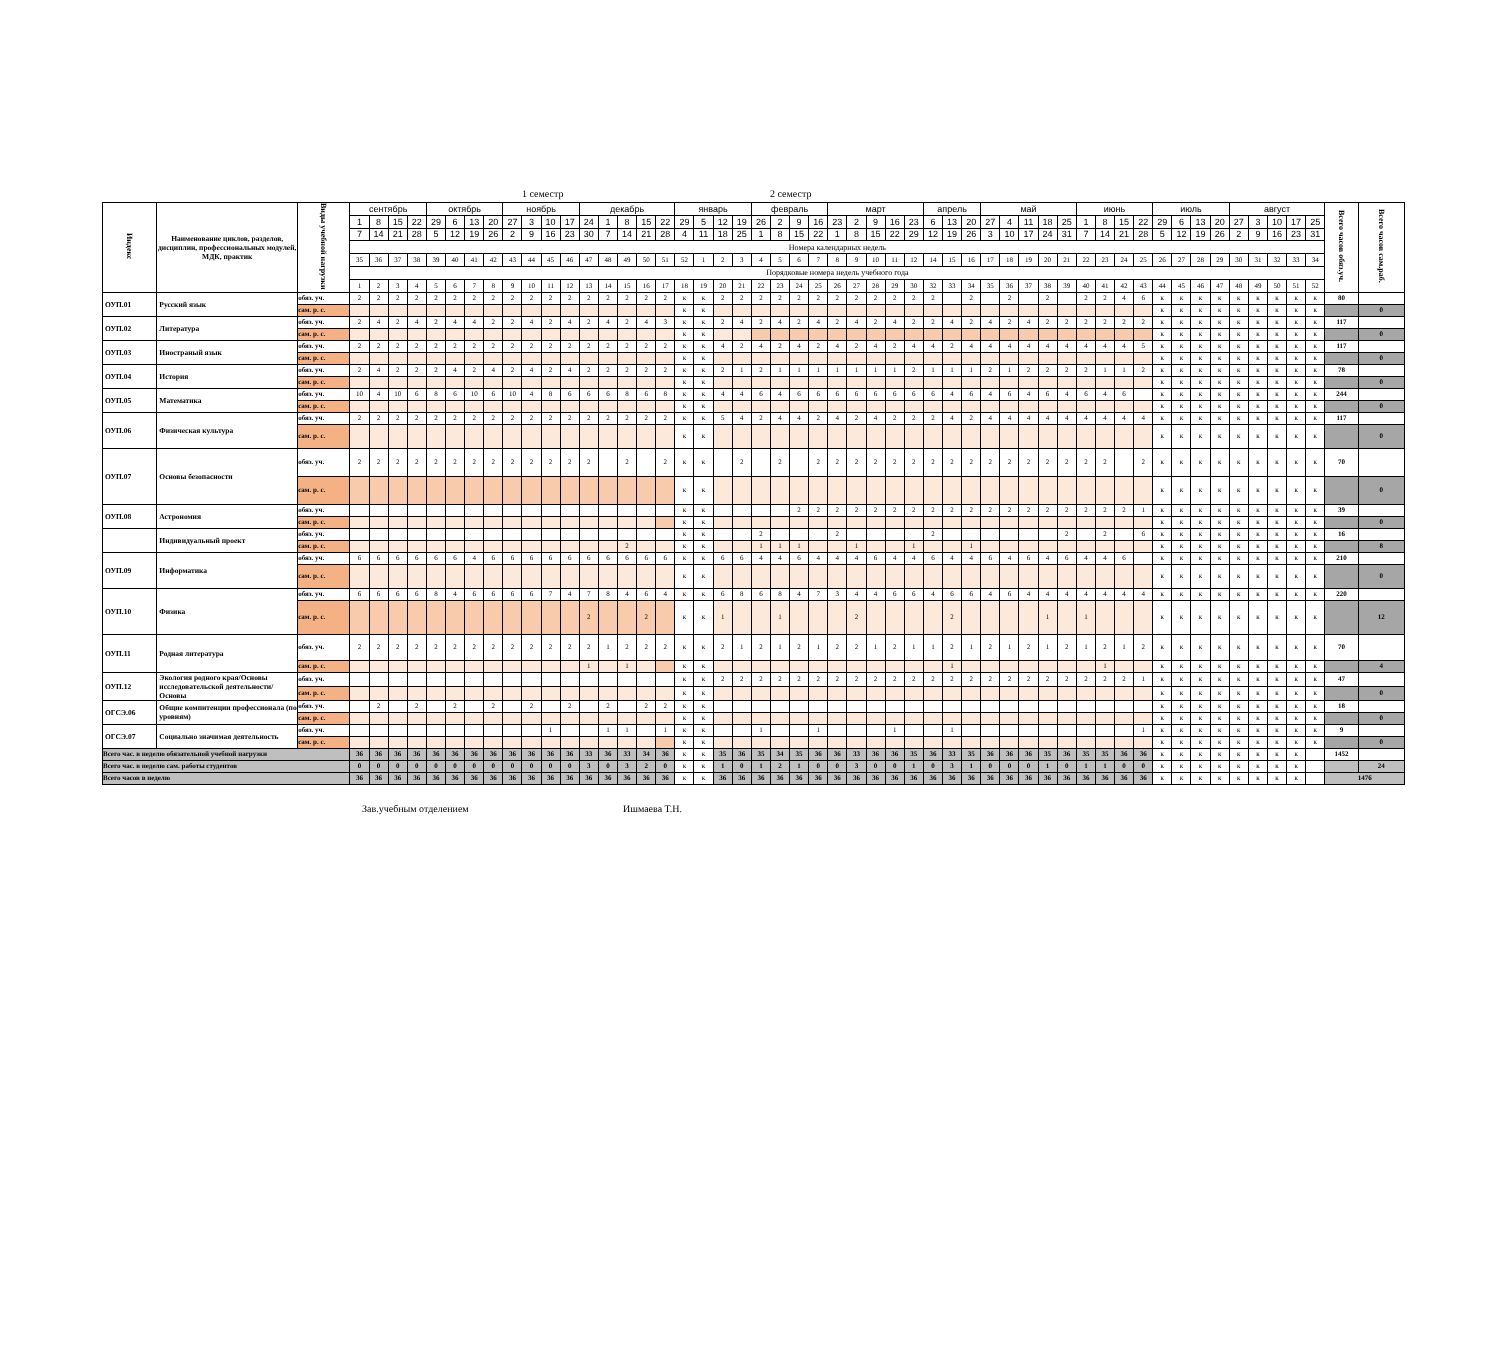1 семестр 2 семестр
| Индекс | Наименование циклов, разделов, дисциплин, профессиональных модулей, МДК, практик | Виды учебной нагрузки | сентябрь | | | | октябрь | | | | ноябрь | | | | декабрь | | | | | январь | | | | февраль | | | | март | | | | | апрель | | | май | | | | | июнь | | | | июль | | | | август | | | | | Всего часов обяз.уч. | Всего часов сам.раб. |
| --- | --- | --- | --- | --- | --- | --- | --- | --- | --- | --- | --- | --- | --- | --- | --- | --- | --- | --- | --- | --- | --- | --- | --- | --- | --- | --- | --- | --- | --- | --- | --- | --- | --- | --- | --- | --- | --- | --- | --- | --- | --- | --- | --- | --- | --- | --- | --- | --- | --- | --- | --- | --- | --- | --- | --- |
| | | | 1 | 8 | 15 | 22 | 29 | 6 | 13 | 20 | 27 | 3 | 10 | 17 | 24 | 1 | 8 | 15 | 22 | 29 | 5 | 12 | 19 | 26 | 2 | 9 | 16 | 23 | 2 | 9 | 16 | 23 | 6 | 13 | 20 | 27 | 4 | 11 | 18 | 25 | 1 | 8 | 15 | 22 | 29 | 6 | 13 | 20 | 27 | 3 | 10 | 17 | 25 | | |
| | | | 7 | 14 | 21 | 28 | 5 | 12 | 19 | 26 | 2 | 9 | 16 | 23 | 30 | 7 | 14 | 21 | 28 | 4 | 11 | 18 | 25 | 1 | 8 | 15 | 22 | 1 | 8 | 15 | 22 | 29 | 12 | 19 | 26 | 3 | 10 | 17 | 24 | 31 | 7 | 14 | 21 | 28 | 5 | 12 | 19 | 26 | 2 | 9 | 16 | 23 | 31 | | |
| | | | Номера календарных недель | | | | | | | | | | | | | | | | | | | | | | | | | | | | | | | | | | | | | | | | | | | | | | | | | | | | |
| | | | 35 | 36 | 37 | 38 | 39 | 40 | 41 | 42 | 43 | 44 | 45 | 46 | 47 | 48 | 49 | 50 | 51 | 52 | 1 | 2 | 3 | 4 | 5 | 6 | 7 | 8 | 9 | 10 | 11 | 12 | 14 | 15 | 16 | 17 | 18 | 19 | 20 | 21 | 22 | 23 | 24 | 25 | 26 | 27 | 28 | 29 | 30 | 31 | 32 | 33 | 34 | | |
| | | | Порядковые номера недель учебного года | | | | | | | | | | | | | | | | | | | | | | | | | | | | | | | | | | | | | | | | | | | | | | | | | | | | |
| | | | 1 | 2 | 3 | 4 | 5 | 6 | 7 | 8 | 9 | 10 | 11 | 12 | 13 | 14 | 15 | 16 | 17 | 18 | 19 | 20 | 21 | 22 | 23 | 24 | 25 | 26 | 27 | 28 | 29 | 30 | 32 | 33 | 34 | 35 | 36 | 37 | 38 | 39 | 40 | 41 | 42 | 43 | 44 | 45 | 46 | 47 | 48 | 49 | 50 | 51 | 52 | | |
| ОУП.01 | Русский язык | обяз. уч. | 2 | 2 | 2 | 2 | 2 | 2 | 2 | 2 | 2 | 2 | 2 | 2 | 2 | 2 | 2 | 2 | 2 | к | к | 2 | 2 | 2 | 2 | 2 | 2 | 2 | 2 | 2 | 2 | 2 | 2 | | 2 | | 2 | | 2 | | 2 | 2 | 4 | 6 | к | к | к | к | к | к | к | к | к | 80 | |
| | | сам. р. с. | | | | | | | | | | | | | | | | | | к | к | | | | | | | | | | | | | | | | | | | | | | | | к | к | к | к | к | к | к | к | к | | 0 |
| ОУП.02 | Литература | обяз. уч. | 2 | 4 | 2 | 4 | 2 | 4 | 4 | 2 | 2 | 4 | 2 | 4 | 2 | 4 | 2 | 4 | 3 | к | к | 2 | 4 | 2 | 4 | 2 | 4 | 2 | 4 | 2 | 4 | 2 | 2 | 4 | 2 | 4 | 2 | 4 | 2 | 2 | 2 | 2 | 2 | 2 | к | к | к | к | к | к | к | к | к | 117 | |
| | | сам. р. с. | | | | | | | | | | | | | | | | | | к | к | | | | | | | | | | | | | | | | | | | | | | | | к | к | к | к | к | к | к | к | к | | 0 |
| ОУП.03 | Иностраный язык | обяз. уч. | 2 | 2 | 2 | 2 | 2 | 2 | 2 | 2 | 2 | 2 | 2 | 2 | 2 | 2 | 2 | 2 | 2 | к | к | 4 | 2 | 4 | 2 | 4 | 2 | 4 | 2 | 4 | 2 | 4 | 4 | 2 | 4 | 4 | 4 | 4 | 4 | 4 | 4 | 4 | 4 | 5 | к | к | к | к | к | к | к | к | к | 117 | |
| | | сам. р. с. | | | | | | | | | | | | | | | | | | к | к | | | | | | | | | | | | | | | | | | | | | | | | к | к | к | к | к | к | к | к | к | | 0 |
| ОУП.04 | История | обяз. уч. | 2 | 4 | 2 | 2 | 2 | 4 | 2 | 4 | 2 | 4 | 2 | 4 | 2 | 2 | 2 | 2 | 2 | к | к | 2 | 1 | 2 | 1 | 1 | 1 | 1 | 1 | 1 | 1 | 2 | 1 | 1 | 1 | 2 | 1 | 2 | 2 | 2 | 2 | 1 | 1 | 2 | к | к | к | к | к | к | к | к | к | 78 | |
| | | сам. р. с. | | | | | | | | | | | | | | | | | | к | к | | | | | | | | | | | | | | | | | | | | | | | | к | к | к | к | к | к | к | к | к | | 0 |
| ОУП.05 | Математика | обяз. уч. | 10 | 4 | 10 | 6 | 8 | 6 | 10 | 6 | 10 | 4 | 8 | 6 | 6 | 6 | 8 | 6 | 8 | к | к | 4 | 4 | 6 | 4 | 6 | 6 | 6 | 6 | 6 | 6 | 6 | 6 | 4 | 6 | 4 | 6 | 4 | 6 | 4 | 6 | 4 | 6 | | к | к | к | к | к | к | к | к | к | 244 | |
| | | сам. р. с. | | | | | | | | | | | | | | | | | | к | к | | | | | | | | | | | | | | | | | | | | | | | | к | к | к | к | к | к | к | к | к | | 0 |
| ОУП.06 | Физическая культура | обяз. уч. | 2 | 2 | 2 | 2 | 2 | 2 | 2 | 2 | 2 | 2 | 2 | 2 | 2 | 2 | 2 | 2 | 2 | к | к | 5 | 4 | 2 | 4 | 4 | 2 | 4 | 2 | 4 | 2 | 2 | 2 | 4 | 2 | 4 | 4 | 4 | 4 | 4 | 4 | 4 | 4 | 4 | к | к | к | к | к | к | к | к | к | 117 | |
| | | сам. р. с. | | | | | | | | | | | | | | | | | | к | к | | | | | | | | | | | | | | | | | | | | | | | | к | к | к | к | к | к | к | к | к | | 0 |
| ОУП.07 | Основы безопасности | обяз. уч. | 2 | 2 | 2 | 2 | 2 | 2 | 2 | 2 | 2 | 2 | 2 | 2 | 2 | | 2 | | 2 | к | к | | 2 | | 2 | | 2 | 2 | 2 | 2 | 2 | 2 | 2 | 2 | 2 | 2 | 2 | 2 | 2 | 2 | 2 | 2 | | 2 | к | к | к | к | к | к | к | к | к | 70 | |
| | | сам. р. с. | | | | | | | | | | | | | | | | | | к | к | | | | | | | | | | | | | | | | | | | | | | | | к | к | к | к | к | к | к | к | к | | 0 |
| ОУП.08 | Астрономия | обяз. уч. | | | | | | | | | | | | | | | | | | к | к | | | | | 2 | 2 | 2 | 2 | 2 | 2 | 2 | 2 | 2 | 2 | 2 | 2 | 2 | 2 | 2 | 2 | 2 | 2 | 1 | к | к | к | к | к | к | к | к | к | 39 | |
| | | сам. р. с. | | | | | | | | | | | | | | | | | | к | к | | | | | | | | | | | | | | | | | | | | | | | | к | к | к | к | к | к | к | к | к | | 0 |
| | Индивидуальный проект | обяз. уч. | | | | | | | | | | | | | | | | | | к | к | | | 2 | | | | 2 | | | | | 2 | | | | | | | 2 | | 2 | | 6 | к | к | к | к | к | к | к | к | к | 16 | |
| | | сам. р. с. | | | | | | | | | | | | | | | 2 | | | к | к | | | 1 | 1 | 1 | | | 1 | | | 1 | | | 1 | | | | | | | | | | к | к | к | к | к | к | к | к | к | | 8 |
| ОУП.09 | Информатика | обяз. уч. | 6 | 6 | 6 | 6 | 6 | 6 | 4 | 6 | 6 | 6 | 6 | 6 | 6 | 6 | 6 | 6 | 6 | к | к | 6 | 6 | 4 | 4 | 6 | 4 | 4 | 4 | 6 | 4 | 4 | 6 | 4 | 4 | 6 | 4 | 6 | 4 | 6 | 4 | 4 | 6 | | к | к | к | к | к | к | к | к | к | 210 | |
| | | сам. р. с. | | | | | | | | | | | | | | | | | | к | к | | | | | | | | | | | | | | | | | | | | | | | | к | к | к | к | к | к | к | к | к | | 0 |
| ОУП.10 | Физика | обяз. уч. | 6 | 6 | 6 | 6 | 8 | 4 | 6 | 6 | 6 | 6 | 7 | 4 | 7 | 8 | 4 | 6 | 4 | к | к | 6 | 8 | 6 | 8 | 4 | 7 | 3 | 4 | 4 | 6 | 6 | 4 | 6 | 6 | 4 | 6 | 4 | 4 | 4 | 4 | 4 | 4 | 4 | к | к | к | к | к | к | к | к | к | 220 | |
| | | сам. р. с. | | | | | | | | | | | | | 2 | | | 2 | | к | к | 1 | | | 1 | | | | 2 | | | | | 2 | | | | | 1 | | 1 | | | | к | к | к | к | к | к | к | к | к | | 12 |
| ОУП.11 | Родная литература | обяз. уч. | 2 | 2 | 2 | 2 | 2 | 2 | 2 | 2 | 2 | 2 | 2 | 2 | 2 | 1 | 2 | 2 | 2 | к | к | 2 | 1 | 2 | 1 | 2 | 1 | 2 | 2 | 1 | 2 | 1 | 1 | 2 | 1 | 2 | 1 | 2 | 1 | 2 | 1 | 2 | 1 | 2 | к | к | к | к | к | к | к | к | к | 70 | |
| | | сам. р. с. | | | | | | | | | | | | | 1 | | 1 | | | к | к | | | | | | | | | | | | | 1 | | | | | | | | 1 | | | к | к | к | к | к | к | к | к | к | | 4 |
| ОУП.12 | Экология родного края/Основы исследовательской деятельности/ Основы | обяз. уч. | | | | | | | | | | | | | | | | | | к | к | 2 | 2 | 2 | 2 | 2 | 2 | 2 | 2 | 2 | 2 | 2 | 2 | 2 | 2 | 2 | 2 | 2 | 2 | 2 | 2 | 2 | 2 | 1 | к | к | к | к | к | к | к | к | к | 47 | |
| | | сам. р. с. | | | | | | | | | | | | | | | | | | к | к | | | | | | | | | | | | | | | | | | | | | | | | к | к | к | к | к | к | к | к | к | | 0 |
| ОГСЭ.06 | Общие компитенции профессионала (по уровням) | обяз. уч. | | 2 | | 2 | | 2 | | 2 | | 2 | | 2 | | 2 | | 2 | 2 | к | к | | | | | | | | | | | | | | | | | | | | | | | | к | к | к | к | к | к | к | к | к | 18 | |
| | | сам. р. с. | | | | | | | | | | | | | | | | | | к | к | | | | | | | | | | | | | | | | | | | | | | | | к | к | к | к | к | к | к | к | к | | 0 |
| ОГСЭ.07 | Социально значимая деятельность | обяз. уч. | | | | | | | | | | | 1 | | | 1 | 1 | | 1 | к | к | | | 1 | | | 1 | | | | 1 | | | 1 | | | | | | | | | | 1 | к | к | к | к | к | к | к | к | к | 9 | |
| | | сам. р. с. | | | | | | | | | | | | | | | | | | к | к | | | | | | | | | | | | | | | | | | | | | | | | к | к | к | к | к | к | к | к | к | | 0 |
| Всего час. в неделю обязательной учебной нагрузки | | | 36 | 36 | 36 | 36 | 36 | 36 | 36 | 36 | 36 | 36 | 36 | 36 | 33 | 36 | 33 | 34 | 36 | к | к | 35 | 36 | 35 | 34 | 35 | 36 | 36 | 33 | 36 | 36 | 35 | 36 | 33 | 35 | 36 | 36 | 36 | 35 | 36 | 35 | 35 | 36 | 36 | к | к | к | к | к | к | к | к | | 1452 | |
| Всего час. в неделю сам. работы студентов | | | 0 | 0 | 0 | 0 | 0 | 0 | 0 | 0 | 0 | 0 | 0 | 0 | 3 | 0 | 3 | 2 | 0 | к | к | 1 | 0 | 1 | 2 | 1 | 0 | 0 | 3 | 0 | 0 | 1 | 0 | 3 | 1 | 0 | 0 | 0 | 1 | 0 | 1 | 1 | 0 | 0 | к | к | к | к | к | к | к | к | | | 24 |
| Всего часов в неделю | | | 36 | 36 | 36 | 36 | 36 | 36 | 36 | 36 | 36 | 36 | 36 | 36 | 36 | 36 | 36 | 36 | 36 | к | к | 36 | 36 | 36 | 36 | 36 | 36 | 36 | 36 | 36 | 36 | 36 | 36 | 36 | 36 | 36 | 36 | 36 | 36 | 36 | 36 | 36 | 36 | 36 | к | к | к | к | к | к | к | к | | 1476 | |
Зав.учебным отделением Ишмаева Т.Н.